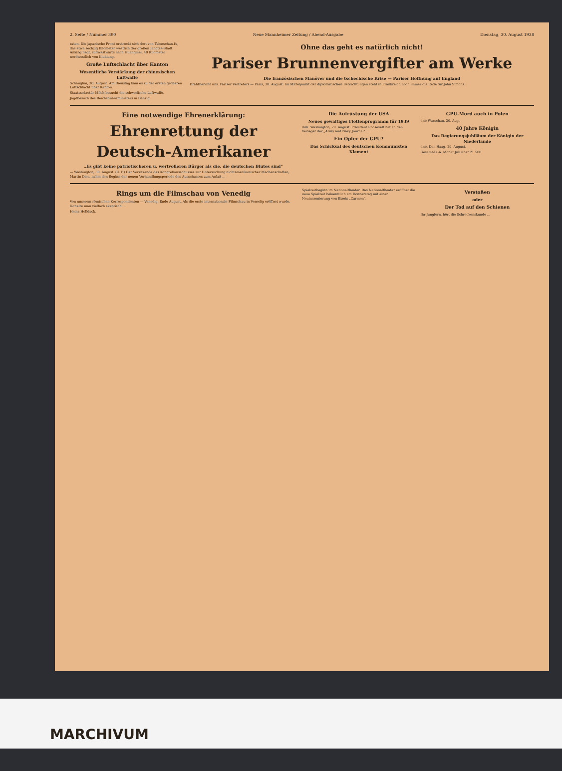2. Seite / Nummer 390 Neue Mannheimer Zeitung / Abend-Ausgabe Dienstag, 30. August 1938
raten. Die japanische Front erstreckt sich dort von Tsienschan-fu, das etwa sechzig Kilometer westlich der großen Jangtse-Stadt Anking liegt, südwestwärts nach Huangmei, 40 Kilometer nordwestlich von Kiukiang.
Große Luftschlacht über Kanton
Wesentliche Verstärkung der chinesischen Luftwaffe
Schanghai, 30. August. Am Dienstag kam es zu der ersten größeren Luftschlacht über Kanton.
Staatssekretär Milch besucht die schwedische Luftwaffe.
Jagdbesuch des Reichsfinanzministers in Danzig.
Ohne das geht es natürlich nicht!
Pariser Brunnenvergifter am Werke
Die französischen Manöver und die tschechische Krise — Pariser Hoffnung auf England
Drahtbericht uns. Pariser Vertreters — Paris, 30. August. Im Mittelpunkt der diplomatischen Betrachtungen steht in Frankreich noch immer die Rede Sir John Simons.
Eine notwendige Ehrenerklärung:
Ehrenrettung der Deutsch-Amerikaner
„Es gibt keine patriotischeren u. wertvolleren Bürger als die, die deutschen Blutes sind"
— Washington, 30. August. (U. P.) Der Vorsitzende des Kongreßausschusses zur Untersuchung nichtamerikanischer Machenschaften, Martin Dies, nahm den Beginn der neuen Verhandlungsperiode des Ausschusses zum Anlaß ...
Die Aufrüstung der USA
Neues gewaltiges Flottenprogramm für 1939
dnb. Washington, 29. August. Präsident Roosevelt hat an den Verleger der „Army and Navy Journal" ...
Ein Opfer der GPU?
Das Schicksal des deutschen Kommunisten Klement
GPU-Mord auch in Polen
dnb Warschau, 30. Aug.
40 Jahre Königin
Das Regierungsjubiläum der Königin der Niederlande
dnb. Den Haag, 29. August.
Gesamt-D.-A. Monat Juli über 21 500
Rings um die Filmschau von Venedig
Von unserem römischen Korrespondenten — Venedig, Ende August. Als die erste internationale Filmschau in Venedig eröffnet wurde, lächelte man vielfach skeptisch ...
Heinz Holldack.
Spielzeitbeginn im Nationaltheater. Das Nationaltheater eröffnet die neue Spielzeit bekanntlich am Donnerstag mit einer Neuinszenierung von Bizets „Carmen".
Verstoßen
oder
Der Tod auf den Schienen
Ihr Jungfern, hört die Schreckenskunde ...
MARCHIVUM